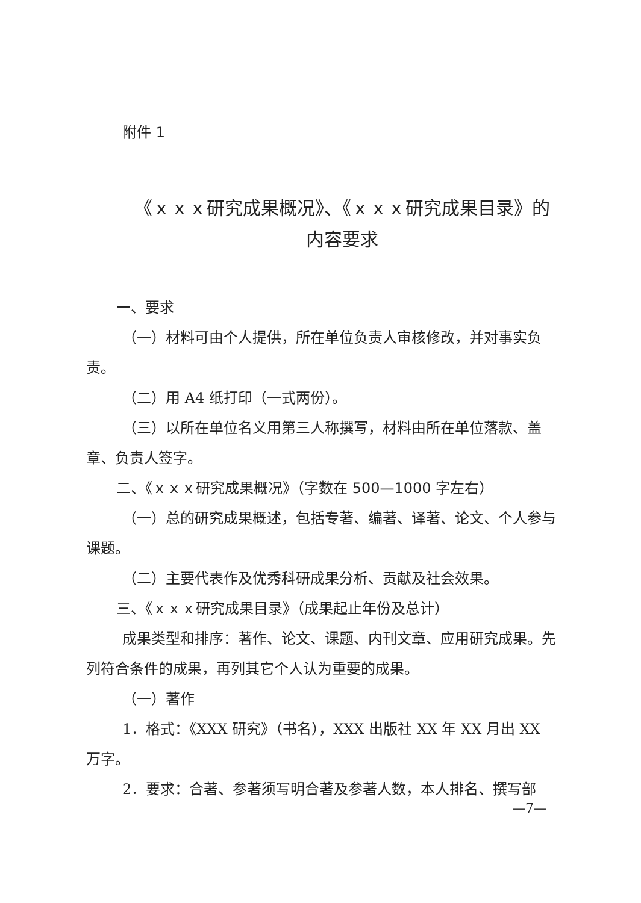附件 1
《ｘｘｘ研究成果概况》、《ｘｘｘ研究成果目录》的
内容要求
一、要求
（一）材料可由个人提供，所在单位负责人审核修改，并对事实负责。
（二）用 A4 纸打印（一式两份）。
（三）以所在单位名义用第三人称撰写，材料由所在单位落款、盖章、负责人签字。
二、《ｘｘｘ研究成果概况》（字数在 500—1000 字左右）
（一）总的研究成果概述，包括专著、编著、译著、论文、个人参与课题。
（二）主要代表作及优秀科研成果分析、贡献及社会效果。
三、《ｘｘｘ研究成果目录》（成果起止年份及总计）
成果类型和排序：著作、论文、课题、内刊文章、应用研究成果。先列符合条件的成果，再列其它个人认为重要的成果。
（一）著作
1．格式：《XXX 研究》（书名），XXX 出版社 XX 年 XX 月出 XX
万字。
2．要求：合著、参著须写明合著及参著人数，本人排名、撰写部
—7—